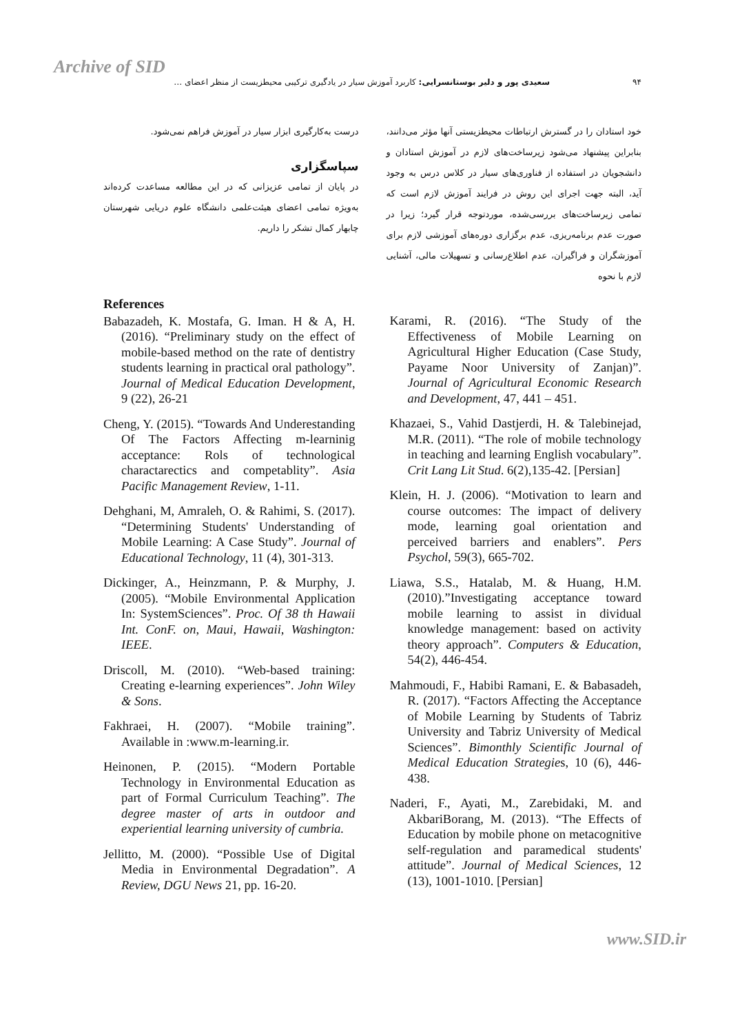Archive of SID
۹۴ سعیدی پور و دلیر بوستانسرایی: کاربرد آموزش سیار در یادگیری ترکیبی محیطزیست از منظر اعضای …
خود استادان را در گسترش ارتباطات محیطزیستی آنها مؤثر می‌دانند، بنابراین پیشنهاد می‌شود زیرساخت‌های لازم در آموزش استادان و دانشجویان در استفاده از فناوری‌های سیار در کلاس درس به وجود آید، البته جهت اجرای این روش در فرایند آموزش لازم است که تمامی زیرساخت‌های بررسی‌شده، موردتوجه قرار گیرد؛ زیرا در صورت عدم برنامه‌ریزی، عدم برگزاری دوره‌های آموزشی لازم برای آموزشگران و فراگیران، عدم اطلاع‌رسانی و تسهیلات مالی، آشنایی لازم با نحوه
درست به‌کارگیری ابزار سیار در آموزش فراهم نمی‌شود.
سپاسگزاری
در پایان از تمامی عزیزانی که در این مطالعه مساعدت کرده‌اند به‌ویژه تمامی اعضای هیئت‌علمی دانشگاه علوم دریایی شهرستان چابهار کمال تشکر را داریم.
References
Babazadeh, K. Mostafa, G. Iman. H & A, H. (2016). “Preliminary study on the effect of mobile-based method on the rate of dentistry students learning in practical oral pathology”. Journal of Medical Education Development, 9 (22), 26-21
Cheng, Y. (2015). “Towards And Underestanding Of The Factors Affecting m-learninig acceptance: Rols of technological charactarectics and competablity”. Asia Pacific Management Review, 1-11.
Dehghani, M, Amraleh, O. & Rahimi, S. (2017). “Determining Students' Understanding of Mobile Learning: A Case Study”. Journal of Educational Technology, 11 (4), 301-313.
Dickinger, A., Heinzmann, P. & Murphy, J. (2005). “Mobile Environmental Application In: SystemSciences”. Proc. Of 38 th Hawaii Int. ConF. on, Maui, Hawaii, Washington: IEEE.
Driscoll, M. (2010). “Web-based training: Creating e-learning experiences”. John Wiley & Sons.
Fakhraei, H. (2007). “Mobile training”. Available in :www.m-learning.ir.
Heinonen, P. (2015). “Modern Portable Technology in Environmental Education as part of Formal Curriculum Teaching”. The degree master of arts in outdoor and experiential learning university of cumbria.
Jellitto, M. (2000). “Possible Use of Digital Media in Environmental Degradation”. A Review, DGU News 21, pp. 16-20.
Karami, R. (2016). “The Study of the Effectiveness of Mobile Learning on Agricultural Higher Education (Case Study, Payame Noor University of Zanjan)”. Journal of Agricultural Economic Research and Development, 47, 441 – 451.
Khazaei, S., Vahid Dastjerdi, H. & Talebinejad, M.R. (2011). “The role of mobile technology in teaching and learning English vocabulary”. Crit Lang Lit Stud. 6(2),135-42. [Persian]
Klein, H. J. (2006). “Motivation to learn and course outcomes: The impact of delivery mode, learning goal orientation and perceived barriers and enablers”. Pers Psychol, 59(3), 665-702.
Liawa, S.S., Hatalab, M. & Huang, H.M. (2010).”Investigating acceptance toward mobile learning to assist in dividual knowledge management: based on activity theory approach”. Computers & Education, 54(2), 446-454.
Mahmoudi, F., Habibi Ramani, E. & Babasadeh, R. (2017). “Factors Affecting the Acceptance of Mobile Learning by Students of Tabriz University and Tabriz University of Medical Sciences”. Bimonthly Scientific Journal of Medical Education Strategies, 10 (6), 446-438.
Naderi, F., Ayati, M., Zarebidaki, M. and AkbariBorang, M. (2013). “The Effects of Education by mobile phone on metacognitive self-regulation and paramedical students' attitude”. Journal of Medical Sciences, 12 (13), 1001-1010. [Persian]
www.SID.ir